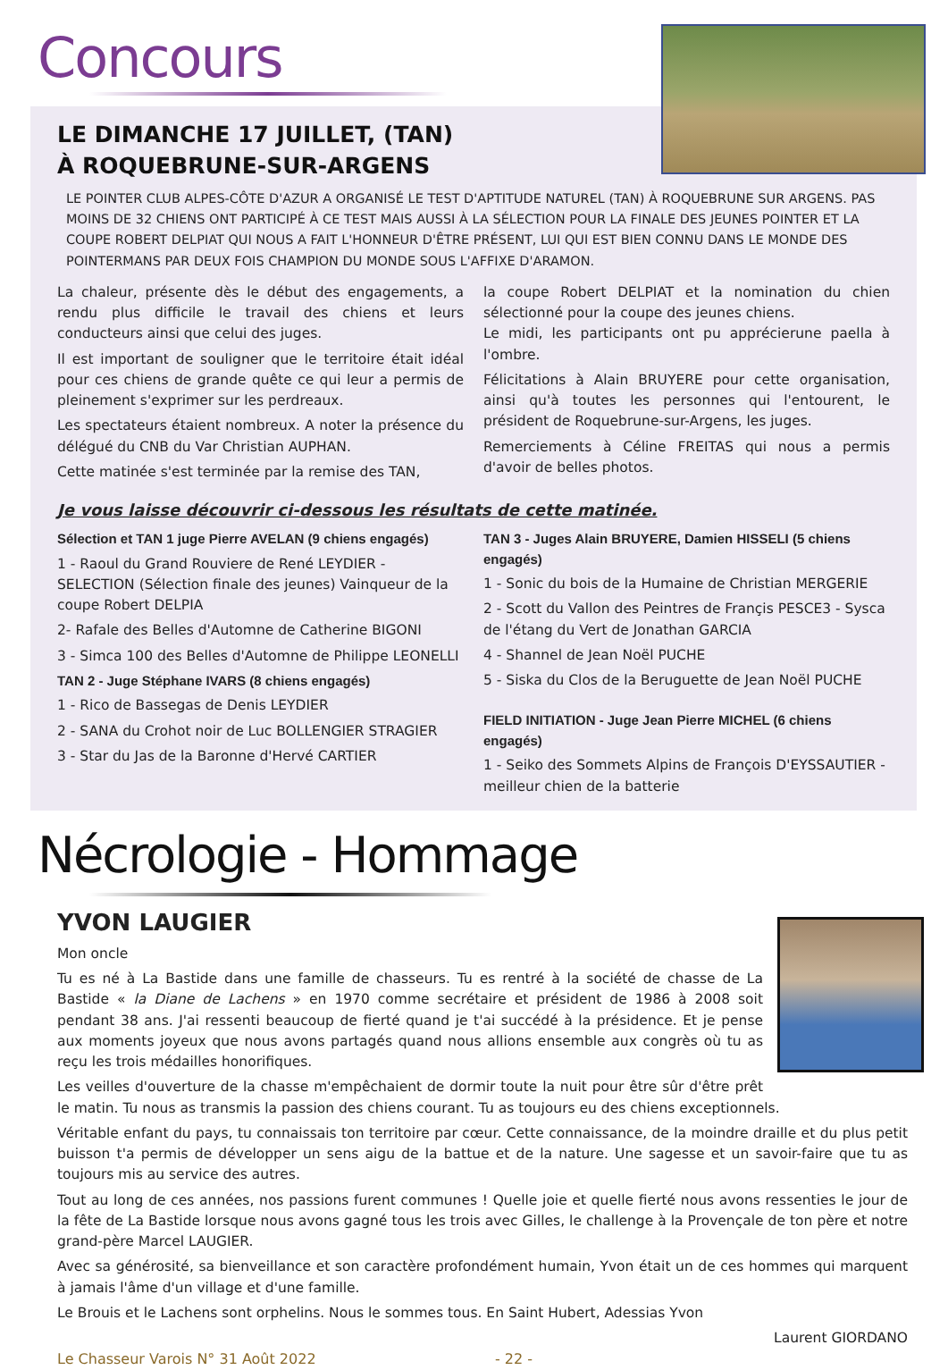Concours
LE DIMANCHE 17 JUILLET, (TAN) À ROQUEBRUNE-SUR-ARGENS
LE POINTER CLUB ALPES-CÔTE D'AZUR A ORGANISÉ LE TEST D'APTITUDE NATUREL (TAN) À ROQUEBRUNE SUR ARGENS. PAS MOINS DE 32 CHIENS ONT PARTICIPÉ À CE TEST MAIS AUSSI À LA SÉLECTION POUR LA FINALE DES JEUNES POINTER ET LA COUPE ROBERT DELPIAT QUI NOUS A FAIT L'HONNEUR D'ÊTRE PRÉSENT, LUI QUI EST BIEN CONNU DANS LE MONDE DES POINTERMANS PAR DEUX FOIS CHAMPION DU MONDE SOUS L'AFFIXE D'ARAMON.
La chaleur, présente dès le début des engagements, a rendu plus difficile le travail des chiens et leurs conducteurs ainsi que celui des juges.
Il est important de souligner que le territoire était idéal pour ces chiens de grande quête ce qui leur a permis de pleinement s'exprimer sur les perdreaux.
Les spectateurs étaient nombreux. A noter la présence du délégué du CNB du Var Christian AUPHAN.
Cette matinée s'est terminée par la remise des TAN,
la coupe Robert DELPIAT et la nomination du chien sélectionné pour la coupe des jeunes chiens.
Le midi, les participants ont pu apprécierune paella à l'ombre.
Félicitations à Alain BRUYERE pour cette organisation, ainsi qu'à toutes les personnes qui l'entourent, le président de Roquebrune-sur-Argens, les juges.
Remerciements à Céline FREITAS qui nous a permis d'avoir de belles photos.
Je vous laisse découvrir ci-dessous les résultats de cette matinée.
Sélection et TAN 1 juge Pierre AVELAN (9 chiens engagés)
1 - Raoul du Grand Rouviere de René LEYDIER - SELECTION (Sélection finale des jeunes) Vainqueur de la coupe Robert DELPIA
2- Rafale des Belles d'Automne de Catherine BIGONI
3 - Simca 100 des Belles d'Automne de Philippe LEONELLI
TAN 2 - Juge Stéphane IVARS (8 chiens engagés)
1 - Rico de Bassegas de Denis LEYDIER
2 - SANA du Crohot noir de Luc BOLLENGIER STRAGIER
3 - Star du Jas de la Baronne d'Hervé CARTIER
TAN 3 - Juges Alain BRUYERE, Damien HISSELI (5 chiens engagés)
1 - Sonic du bois de la Humaine de Christian MERGERIE
2 - Scott du Vallon des Peintres de Françis PESCE3 - Sysca de l'étang du Vert de Jonathan GARCIA
4 - Shannel de Jean Noël PUCHE
5 - Siska du Clos de la Beruguette de Jean Noël PUCHE
FIELD INITIATION - Juge Jean Pierre MICHEL (6 chiens engagés)
1 - Seiko des Sommets Alpins de François D'EYSSAUTIER - meilleur chien de la batterie
Nécrologie - Hommage
YVON LAUGIER
Mon oncle
Tu es né à La Bastide dans une famille de chasseurs. Tu es rentré à la société de chasse de La Bastide « la Diane de Lachens » en 1970 comme secrétaire et président de 1986 à 2008 soit pendant 38 ans. J'ai ressenti beaucoup de fierté quand je t'ai succédé à la présidence. Et je pense aux moments joyeux que nous avons partagés quand nous allions ensemble aux congrès où tu as reçu les trois médailles honorifiques.
Les veilles d'ouverture de la chasse m'empêchaient de dormir toute la nuit pour être sûr d'être prêt le matin. Tu nous as transmis la passion des chiens courant. Tu as toujours eu des chiens exceptionnels.
Véritable enfant du pays, tu connaissais ton territoire par cœur. Cette connaissance, de la moindre draille et du plus petit buisson t'a permis de développer un sens aigu de la battue et de la nature. Une sagesse et un savoir-faire que tu as toujours mis au service des autres.
Tout au long de ces années, nos passions furent communes ! Quelle joie et quelle fierté nous avons ressenties le jour de la fête de La Bastide lorsque nous avons gagné tous les trois avec Gilles, le challenge à la Provençale de ton père et notre grand-père Marcel LAUGIER.
Avec sa générosité, sa bienveillance et son caractère profondément humain, Yvon était un de ces hommes qui marquent à jamais l'âme d'un village et d'une famille.
Le Brouis et le Lachens sont orphelins. Nous le sommes tous. En Saint Hubert, Adessias Yvon
Laurent GIORDANO
Le Chasseur Varois N° 31 Août 2022 - 22 -